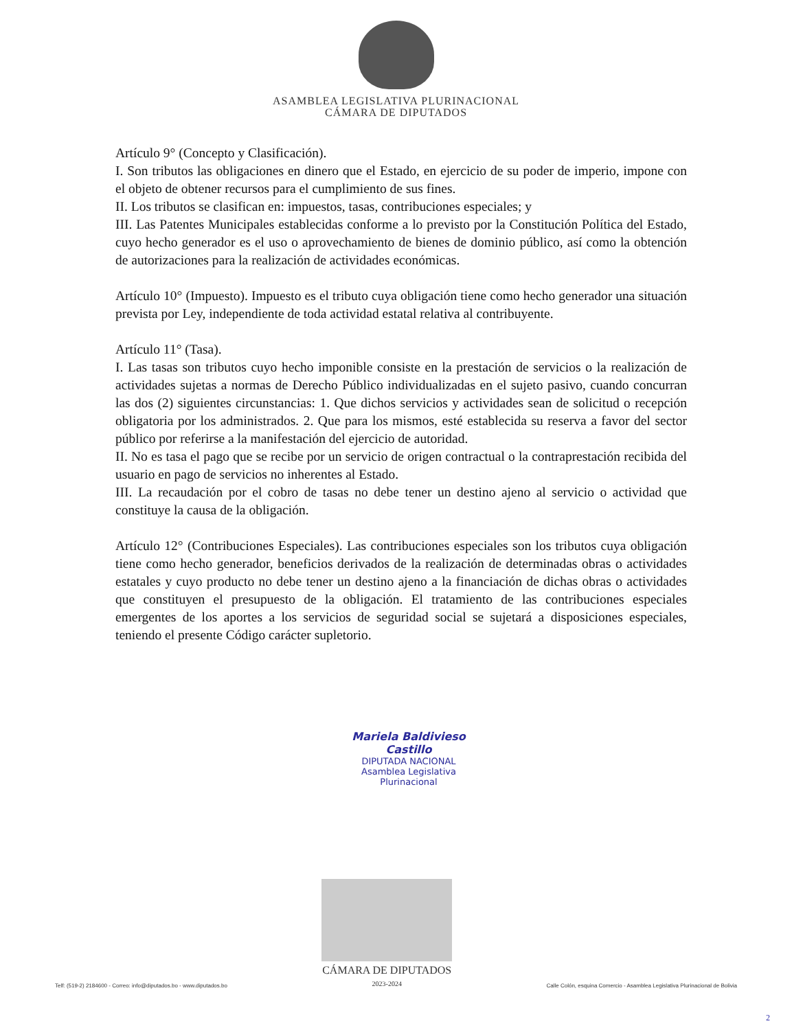ASAMBLEA LEGISLATIVA PLURINACIONAL
CÁMARA DE DIPUTADOS
Artículo 9° (Concepto y Clasificación).
I. Son tributos las obligaciones en dinero que el Estado, en ejercicio de su poder de imperio, impone con el objeto de obtener recursos para el cumplimiento de sus fines.
II. Los tributos se clasifican en: impuestos, tasas, contribuciones especiales; y
III. Las Patentes Municipales establecidas conforme a lo previsto por la Constitución Política del Estado, cuyo hecho generador es el uso o aprovechamiento de bienes de dominio público, así como la obtención de autorizaciones para la realización de actividades económicas.
Artículo 10° (Impuesto). Impuesto es el tributo cuya obligación tiene como hecho generador una situación prevista por Ley, independiente de toda actividad estatal relativa al contribuyente.
Artículo 11° (Tasa).
I. Las tasas son tributos cuyo hecho imponible consiste en la prestación de servicios o la realización de actividades sujetas a normas de Derecho Público individualizadas en el sujeto pasivo, cuando concurran las dos (2) siguientes circunstancias: 1. Que dichos servicios y actividades sean de solicitud o recepción obligatoria por los administrados. 2. Que para los mismos, esté establecida su reserva a favor del sector público por referirse a la manifestación del ejercicio de autoridad.
II. No es tasa el pago que se recibe por un servicio de origen contractual o la contraprestación recibida del usuario en pago de servicios no inherentes al Estado.
III. La recaudación por el cobro de tasas no debe tener un destino ajeno al servicio o actividad que constituye la causa de la obligación.
Artículo 12° (Contribuciones Especiales). Las contribuciones especiales son los tributos cuya obligación tiene como hecho generador, beneficios derivados de la realización de determinadas obras o actividades estatales y cuyo producto no debe tener un destino ajeno a la financiación de dichas obras o actividades que constituyen el presupuesto de la obligación. El tratamiento de las contribuciones especiales emergentes de los aportes a los servicios de seguridad social se sujetará a disposiciones especiales, teniendo el presente Código carácter supletorio.
Mariela Baldivieso Castillo
DIPUTADA NACIONAL
Asamblea Legislativa Plurinacional
Telf: (519-2) 2184600 - Correo: info@diputados.bo - www.diputados.bo
CÁMARA DE DIPUTADOS
2023-2024
Calle Colón, esquina Comercio - Asamblea Legislativa Plurinacional de Bolivia
2